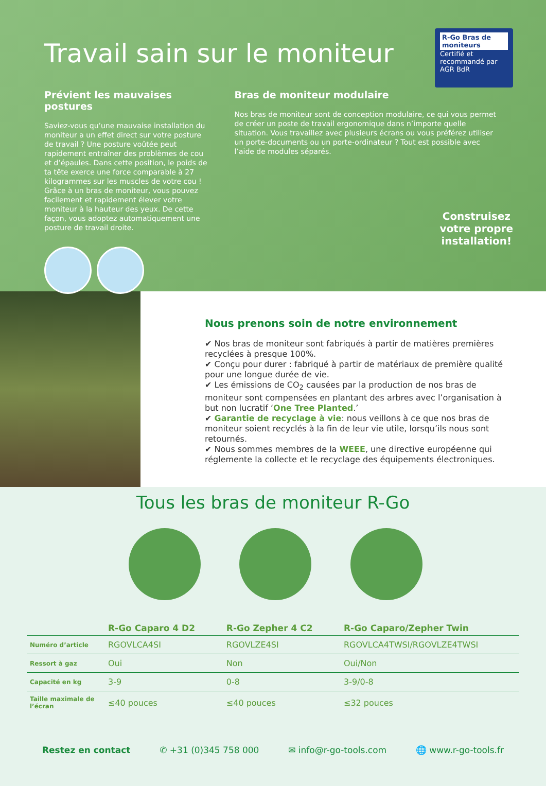R-Go Bras de moniteurs
Certifié et recommandé par
AGR BdR
Travail sain sur le moniteur
Prévient les mauvaises postures
Saviez-vous qu’une mauvaise installation du moniteur a un effet direct sur votre posture de travail ? Une posture voûtée peut rapidement entraîner des problèmes de cou et d’épaules. Dans cette position, le poids de ta tête exerce une force comparable à 27 kilogrammes sur les muscles de votre cou ! Grâce à un bras de moniteur, vous pouvez facilement et rapidement élever votre moniteur à la hauteur des yeux. De cette façon, vous adoptez automatiquement une posture de travail droite.
Bras de moniteur modulaire
Nos bras de moniteur sont de conception modulaire, ce qui vous permet de créer un poste de travail ergonomique dans n’importe quelle situation. Vous travaillez avec plusieurs écrans ou vous préférez utiliser un porte-documents ou un porte-ordinateur ? Tout est possible avec l’aide de modules séparés.
Construisez
votre propre
installation!
Nous prenons soin de notre environnement
✔ Nos bras de moniteur sont fabriqués à partir de matières premières recyclées à presque 100%.
✔ Conçu pour durer : fabriqué à partir de matériaux de première qualité pour une longue durée de vie.
✔ Les émissions de CO<sub>2</sub> causées par la production de nos bras de moniteur sont compensées en plantant des arbres avec l’organisation à but non lucratif ‘One Tree Planted.’
✔ Garantie de recyclage à vie: nous veillons à ce que nos bras de moniteur soient recyclés à la fin de leur vie utile, lorsqu’ils nous sont retournés.
✔ Nous sommes membres de la WEEE, une directive européenne qui réglemente la collecte et le recyclage des équipements électroniques.
Tous les bras de moniteur R-Go
| | R-Go Caparo 4 D2 | R-Go Zepher 4 C2 | R-Go Caparo/Zepher Twin |
| --- | --- | --- | --- |
| Numéro d’article | RGOVLCA4SI | RGOVLZE4SI | RGOVLCA4TWSI/RGOVLZE4TWSI |
| Ressort à gaz | Oui | Non | Oui/Non |
| Capacité en kg | 3-9 | 0-8 | 3-9/0-8 |
| Taille maximale de l’écran | ≤40 pouces | ≤40 pouces | ≤32 pouces |
Restez en contact ✆ +31 (0)345 758 000 ✉ info@r-go-tools.com 🌐 www.r-go-tools.fr